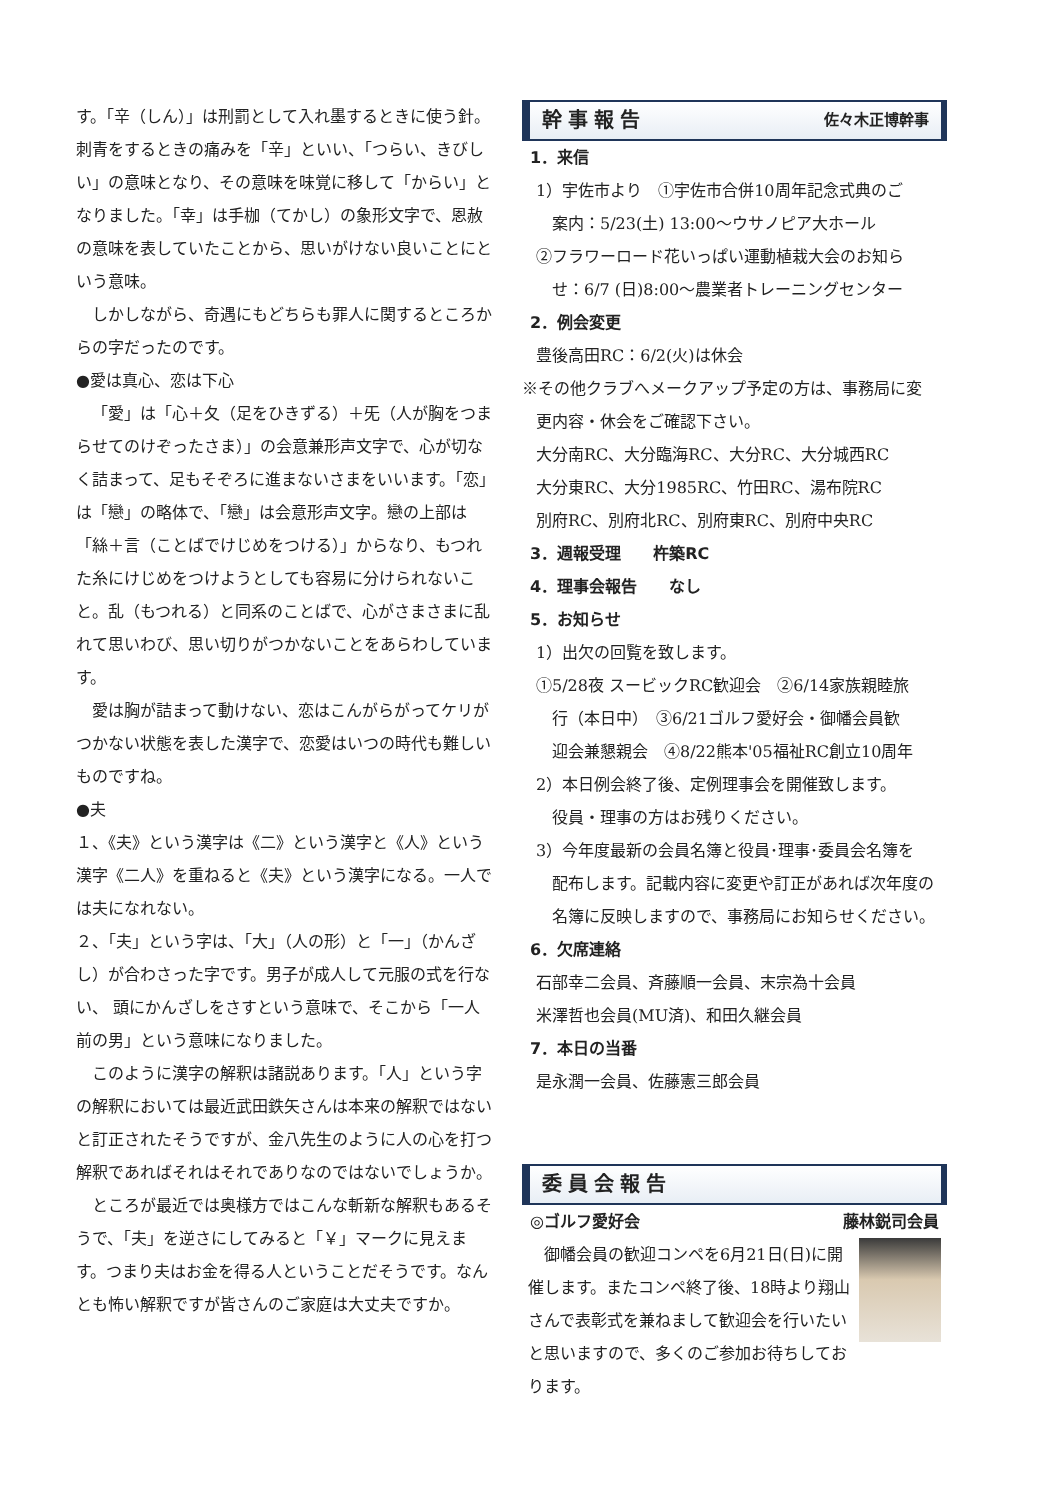す。「辛（しん）」は刑罰として入れ墨するときに使う針。刺青をするときの痛みを「辛」といい、「つらい、きびしい」の意味となり、その意味を味覚に移して「からい」となりました。「幸」は手枷（てかし）の象形文字で、恩赦の意味を表していたことから、思いがけない良いことにという意味。
しかしながら、奇遇にもどちらも罪人に関するところからの字だったのです。
●愛は真心、恋は下心
「愛」は「心＋夂（足をひきずる）＋旡（人が胸をつまらせてのけぞったさま）」の会意兼形声文字で、心が切なく詰まって、足もそぞろに進まないさまをいいます。「恋」は「戀」の略体で、「戀」は会意形声文字。戀の上部は「絲＋言（ことばでけじめをつける）」からなり、もつれた糸にけじめをつけようとしても容易に分けられないこと。乱（もつれる）と同系のことばで、心がさまさまに乱れて思いわび、思い切りがつかないことをあらわしています。
愛は胸が詰まって動けない、恋はこんがらがってケリがつかない状態を表した漢字で、恋愛はいつの時代も難しいものですね。
●夫
１、《夫》という漢字は《二》という漢字と《人》という漢字《二人》を重ねると《夫》という漢字になる。一人では夫になれない。
２、「夫」という字は、「大」（人の形）と「一」（かんざし）が合わさった字です。男子が成人して元服の式を行ない、 頭にかんざしをさすという意味で、そこから「一人前の男」という意味になりました。
このように漢字の解釈は諸説あります。「人」という字の解釈においては最近武田鉄矢さんは本来の解釈ではないと訂正されたそうですが、金八先生のように人の心を打つ解釈であればそれはそれでありなのではないでしょうか。
ところが最近では奥様方ではこんな斬新な解釈もあるそうで、「夫」を逆さにしてみると「￥」マークに見えます。つまり夫はお金を得る人ということだそうです。なんとも怖い解釈ですが皆さんのご家庭は大丈夫ですか。
幹事報告 佐々木正博幹事
1．来信
1）宇佐市より　①宇佐市合併10周年記念式典のご
案内：5/23(土) 13:00～ウサノピア大ホール
②フラワーロード花いっぱい運動植栽大会のお知ら
せ：6/7 (日)8:00～農業者トレーニングセンター
2．例会変更
豊後高田RC：6/2(火)は休会
※その他クラブへメークアップ予定の方は、事務局に変
更内容・休会をご確認下さい。
大分南RC、大分臨海RC、大分RC、大分城西RC
大分東RC、大分1985RC、竹田RC、湯布院RC
別府RC、別府北RC、別府東RC、別府中央RC
3．週報受理　　杵築RC
4．理事会報告　　なし
5．お知らせ
1）出欠の回覧を致します。
①5/28夜 スービックRC歓迎会　②6/14家族親睦旅
行（本日中）　③6/21ゴルフ愛好会・御幡会員歓
迎会兼懇親会　④8/22熊本'05福祉RC創立10周年
2）本日例会終了後、定例理事会を開催致します。
役員・理事の方はお残りください。
3）今年度最新の会員名簿と役員･理事･委員会名簿を
配布します。記載内容に変更や訂正があれば次年度の名簿に反映しますので、事務局にお知らせください。
6．欠席連絡
石部幸二会員、斉藤順一会員、末宗為十会員
米澤哲也会員(MU済)、和田久継会員
7．本日の当番
是永潤一会員、佐藤憲三郎会員
委員会報告
◎ゴルフ愛好会 藤林鋭司会員
御幡会員の歓迎コンペを6月21日(日)に開催します。またコンペ終了後、18時より翔山さんで表彰式を兼ねまして歓迎会を行いたいと思いますので、多くのご参加お待ちしております。